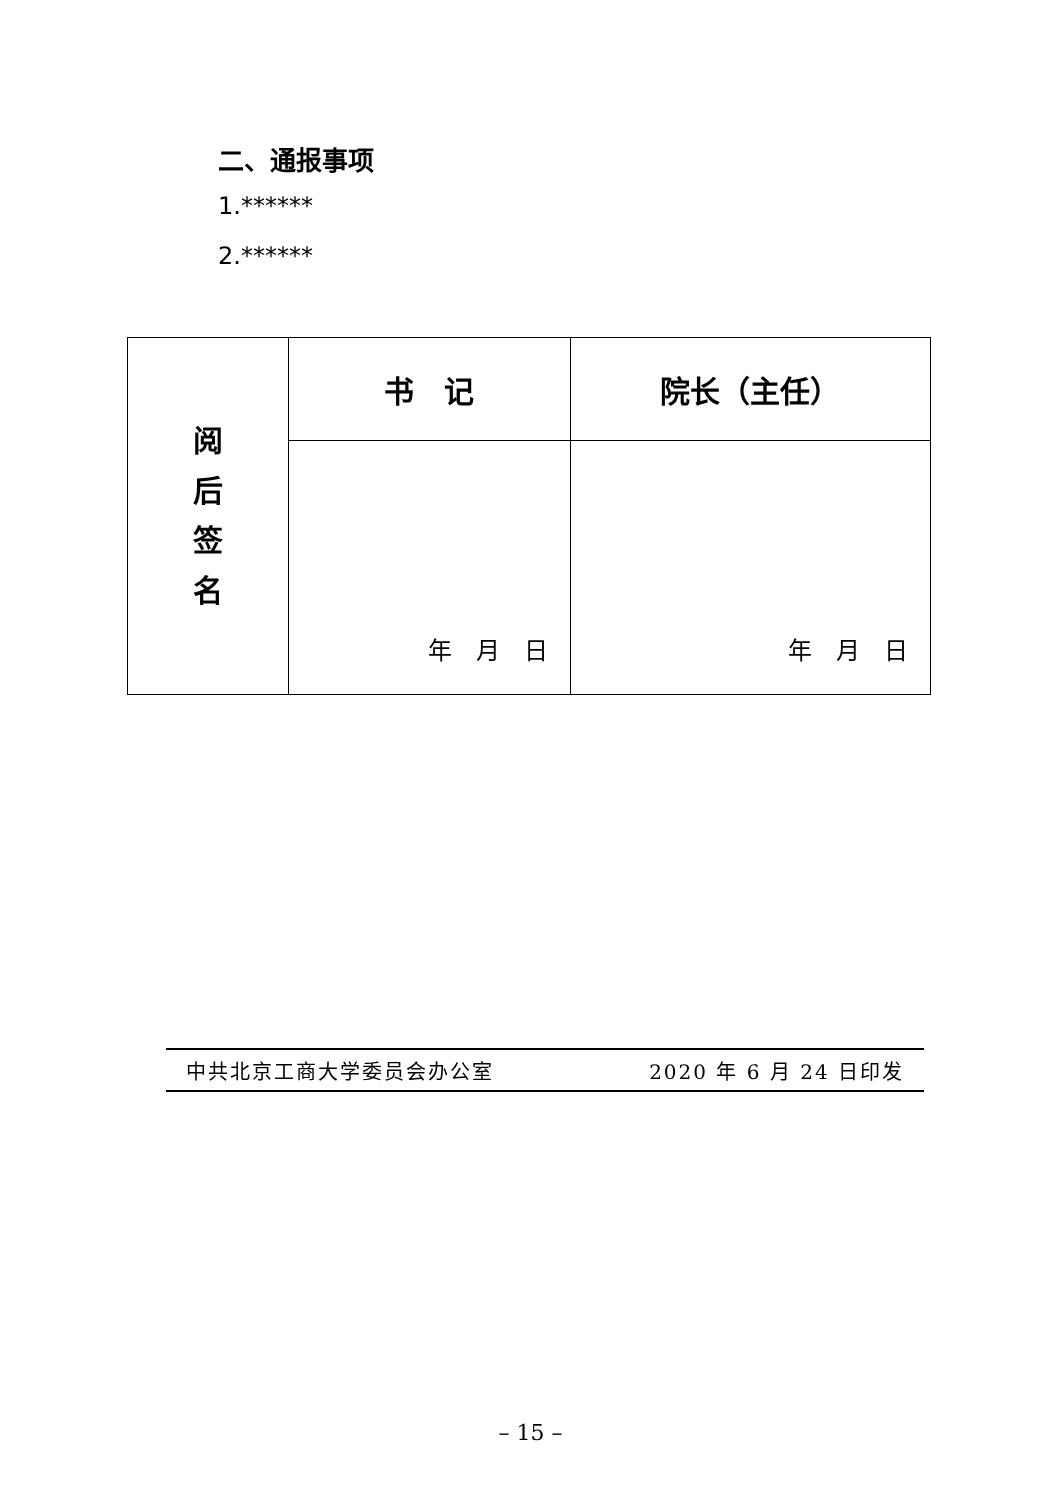二、通报事项
1.******
2.******
| 阅 后 签 名 | 书 记 | 院长（主任） |
| | 年 月 日 | 年 月 日 |
中共北京工商大学委员会办公室 2020 年 6 月 24 日印发
– 15 –